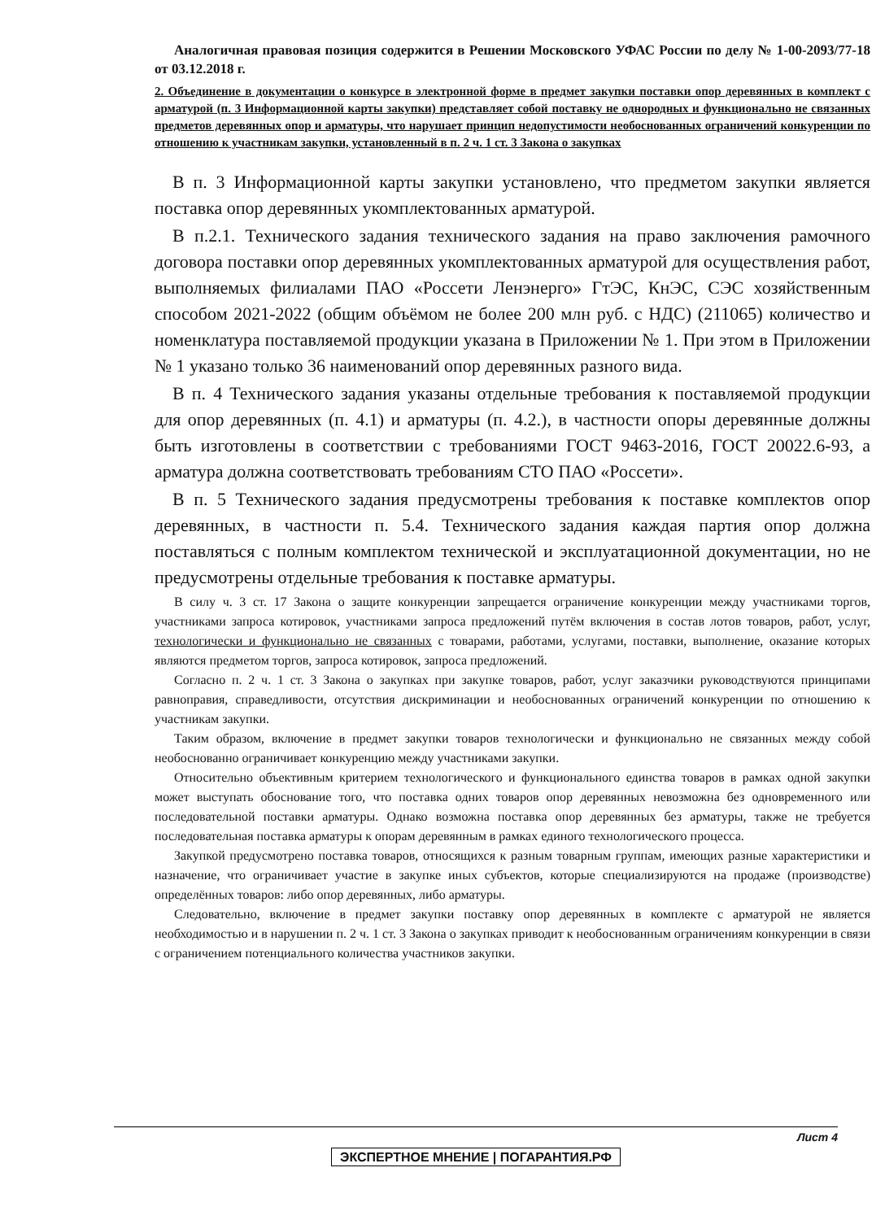Аналогичная правовая позиция содержится в Решении Московского УФАС России по делу № 1-00-2093/77-18 от 03.12.2018 г.
2. Объединение в документации о конкурсе в электронной форме в предмет закупки поставки опор деревянных в комплект с арматурой (п. 3 Информационной карты закупки) представляет собой поставку не однородных и функционально не связанных предметов деревянных опор и арматуры, что нарушает принцип недопустимости необоснованных ограничений конкуренции по отношению к участникам закупки, установленный в п. 2 ч. 1 ст. 3 Закона о закупках
В п. 3 Информационной карты закупки установлено, что предметом закупки является поставка опор деревянных укомплектованных арматурой.
В п.2.1. Технического задания технического задания на право заключения рамочного договора поставки опор деревянных укомплектованных арматурой для осуществления работ, выполняемых филиалами ПАО «Россети Ленэнерго» ГтЭС, КнЭС, СЭС хозяйственным способом 2021-2022 (общим объёмом не более 200 млн руб. с НДС) (211065) количество и номенклатура поставляемой продукции указана в Приложении № 1. При этом в Приложении № 1 указано только 36 наименований опор деревянных разного вида.
В п. 4 Технического задания указаны отдельные требования к поставляемой продукции для опор деревянных (п. 4.1) и арматуры (п. 4.2.), в частности опоры деревянные должны быть изготовлены в соответствии с требованиями ГОСТ 9463-2016, ГОСТ 20022.6-93, а арматура должна соответствовать требованиям СТО ПАО «Россети».
В п. 5 Технического задания предусмотрены требования к поставке комплектов опор деревянных, в частности п. 5.4. Технического задания каждая партия опор должна поставляться с полным комплектом технической и эксплуатационной документации, но не предусмотрены отдельные требования к поставке арматуры.
В силу ч. 3 ст. 17 Закона о защите конкуренции запрещается ограничение конкуренции между участниками торгов, участниками запроса котировок, участниками запроса предложений путём включения в состав лотов товаров, работ, услуг, технологически и функционально не связанных с товарами, работами, услугами, поставки, выполнение, оказание которых являются предметом торгов, запроса котировок, запроса предложений.
Согласно п. 2 ч. 1 ст. 3 Закона о закупках при закупке товаров, работ, услуг заказчики руководствуются принципами равноправия, справедливости, отсутствия дискриминации и необоснованных ограничений конкуренции по отношению к участникам закупки.
Таким образом, включение в предмет закупки товаров технологически и функционально не связанных между собой необоснованно ограничивает конкуренцию между участниками закупки.
Относительно объективным критерием технологического и функционального единства товаров в рамках одной закупки может выступать обоснование того, что поставка одних товаров опор деревянных невозможна без одновременного или последовательной поставки арматуры. Однако возможна поставка опор деревянных без арматуры, также не требуется последовательная поставка арматуры к опорам деревянным в рамках единого технологического процесса.
Закупкой предусмотрено поставка товаров, относящихся к разным товарным группам, имеющих разные характеристики и назначение, что ограничивает участие в закупке иных субъектов, которые специализируются на продаже (производстве) определённых товаров: либо опор деревянных, либо арматуры.
Следовательно, включение в предмет закупки поставку опор деревянных в комплекте с арматурой не является необходимостью и в нарушении п. 2 ч. 1 ст. 3 Закона о закупках приводит к необоснованным ограничениям конкуренции в связи с ограничением потенциального количества участников закупки.
Лист 4
ЭКСПЕРТНОЕ МНЕНИЕ | ПОГАРАНТИЯ.РФ